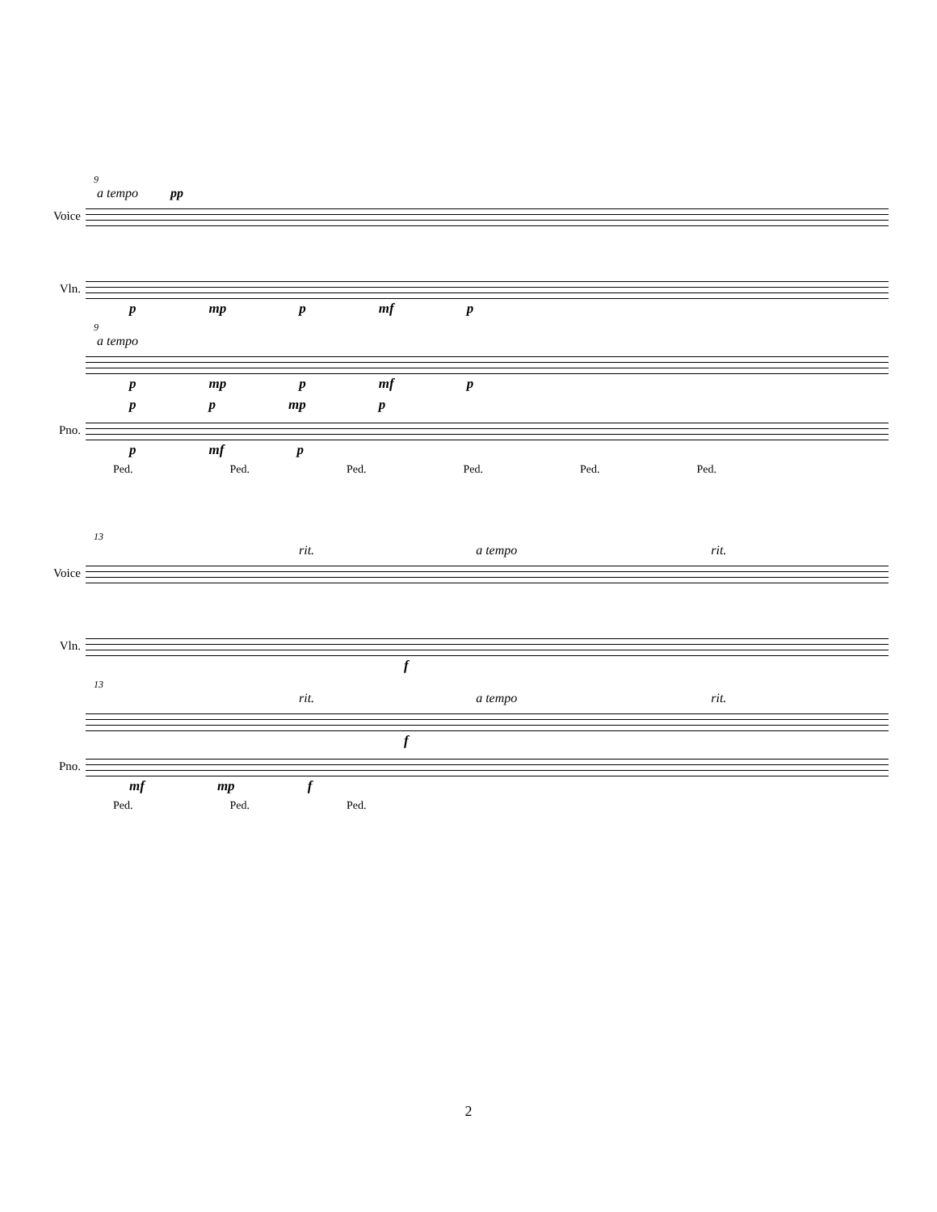9
a tempo pp
Voice
Vln.
p mp p mf p
9
a tempo
p mp p mf p
p p mp p
Pno.
p mf p
Ped. Ped. Ped. Ped. Ped. Ped.
13
rit. a tempo rit.
Voice
Vln.
f
13
rit. a tempo rit.
f
Pno.
mf mp f
Ped. Ped. Ped.
2